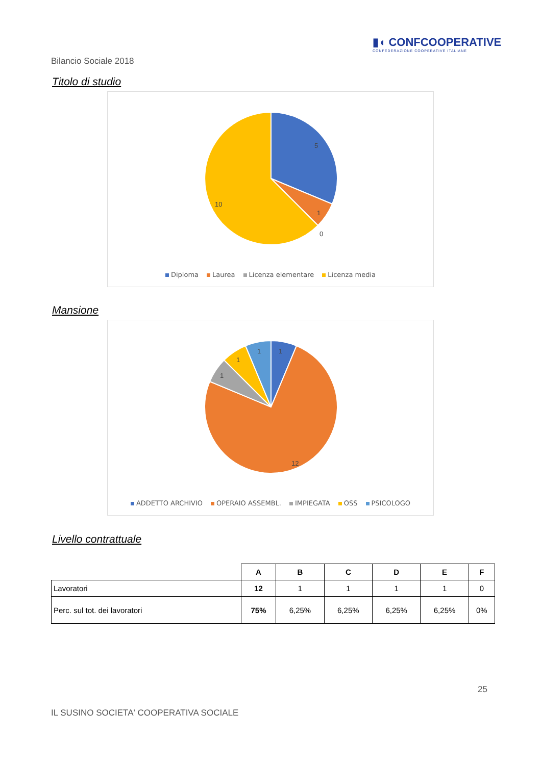▮◖ CONFCOOPERATIVE
CONFEDERAZIONE COOPERATIVE ITALIANE
Bilancio Sociale 2018
Titolo di studio
5
1
0
10
Diploma Laurea Licenza elementare Licenza media
Mansione
1
1
1
1
12
ADDETTO ARCHIVIO OPERAIO ASSEMBL. IMPIEGATA OSS PSICOLOGO
Livello contrattuale
| | A | B | C | D | E | F |
| Lavoratori | 12 | 1 | 1 | 1 | 1 | 0 |
| Perc. sul tot. dei lavoratori | 75% | 6,25% | 6,25% | 6,25% | 6,25% | 0% |
25
IL SUSINO SOCIETA' COOPERATIVA SOCIALE